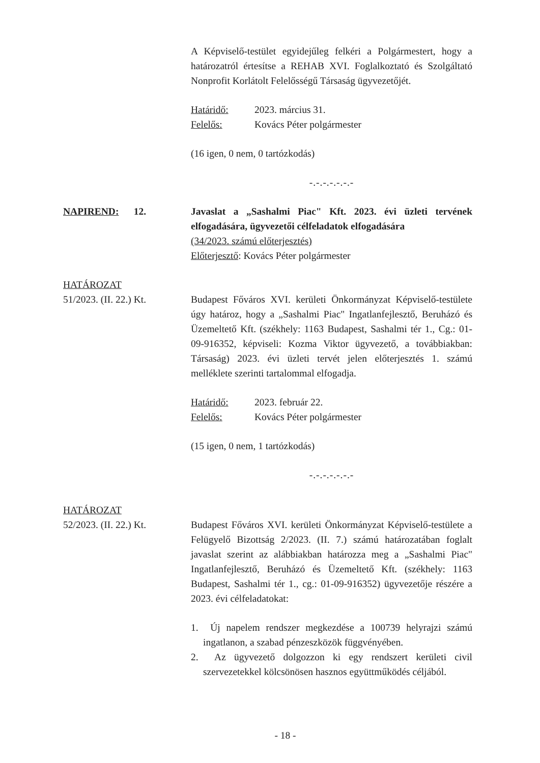A Képviselő-testület egyidejűleg felkéri a Polgármestert, hogy a határozatról értesítse a REHAB XVI. Foglalkoztató és Szolgáltató Nonprofit Korlátolt Felelősségű Társaság ügyvezetőjét.
Határidő: 2023. március 31.
Felelős: Kovács Péter polgármester
(16 igen, 0 nem, 0 tartózkodás)
-.-.-.-.-.-.-
NAPIREND: 12. Javaslat a „Sashalmi Piac" Kft. 2023. évi üzleti tervének elfogadására, ügyvezetői célfeladatok elfogadására
(34/2023. számú előterjesztés)
Előterjesztő: Kovács Péter polgármester
HATÁROZAT
51/2023. (II. 22.) Kt.
Budapest Főváros XVI. kerületi Önkormányzat Képviselő-testülete úgy határoz, hogy a „Sashalmi Piac" Ingatlanfejlesztő, Beruházó és Üzemeltető Kft. (székhely: 1163 Budapest, Sashalmi tér 1., Cg.: 01-09-916352, képviseli: Kozma Viktor ügyvezető, a továbbiakban: Társaság) 2023. évi üzleti tervét jelen előterjesztés 1. számú melléklete szerinti tartalommal elfogadja.
Határidő: 2023. február 22.
Felelős: Kovács Péter polgármester
(15 igen, 0 nem, 1 tartózkodás)
-.-.-.-.-.-.-
HATÁROZAT
52/2023. (II. 22.) Kt.
Budapest Főváros XVI. kerületi Önkormányzat Képviselő-testülete a Felügyelő Bizottság 2/2023. (II. 7.) számú határozatában foglalt javaslat szerint az alábbiakban határozza meg a „Sashalmi Piac" Ingatlanfejlesztő, Beruházó és Üzemeltető Kft. (székhely: 1163 Budapest, Sashalmi tér 1., cg.: 01-09-916352) ügyvezetője részére a 2023. évi célfeladatokat:
1. Új napelem rendszer megkezdése a 100739 helyrajzi számú ingatlanon, a szabad pénzeszközök függvényében.
2. Az ügyvezető dolgozzon ki egy rendszert kerületi civil szervezetekkel kölcsönösen hasznos együttműködés céljából.
- 18 -